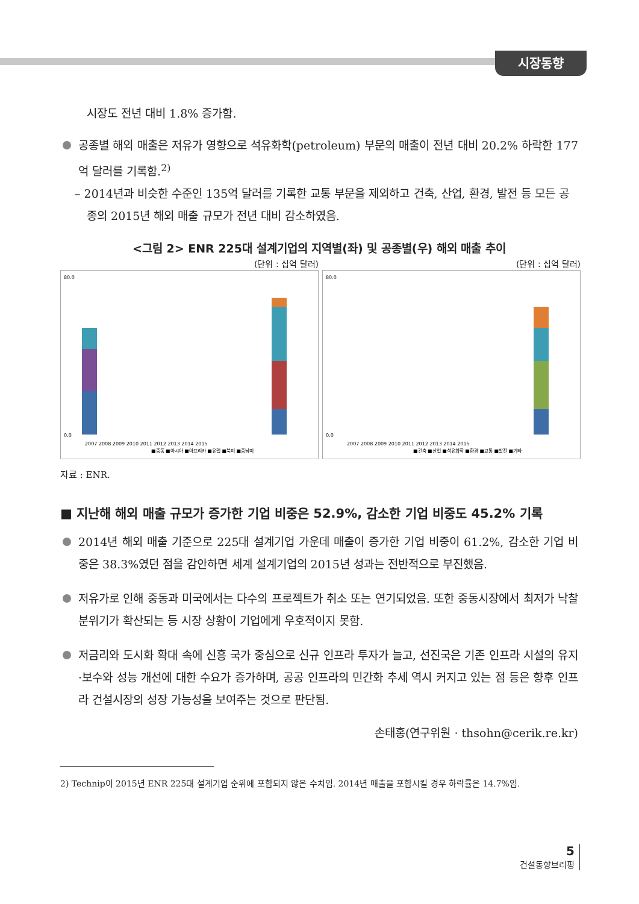시장동향
시장도 전년 대비 1.8% 증가함.
공종별 해외 매출은 저유가 영향으로 석유화학(petroleum) 부문의 매출이 전년 대비 20.2% 하락한 177억 달러를 기록함.<sup>2)</sup>
– 2014년과 비슷한 수준인 135억 달러를 기록한 교통 부문을 제외하고 건축, 산업, 환경, 발전 등 모든 공종의 2015년 해외 매출 규모가 전년 대비 감소하였음.
<그림 2> ENR 225대 설계기업의 지역별(좌) 및 공종별(우) 해외 매출 추이
(단위 : 십억 달러)
80.0
0.0
■중동 ■아시아 ■아프리카 ■유럽 ■북미 ■중남미
2007 2008 2009 2010 2011 2012 2013 2014 2015
(단위 : 십억 달러)
80.0
0.0
■건축 ■산업 ■석유화학 ■환경 ■교통 ■발전 ■기타
2007 2008 2009 2010 2011 2012 2013 2014 2015
자료 : ENR.
■ 지난해 해외 매출 규모가 증가한 기업 비중은 52.9%, 감소한 기업 비중도 45.2% 기록
2014년 해외 매출 기준으로 225대 설계기업 가운데 매출이 증가한 기업 비중이 61.2%, 감소한 기업 비중은 38.3%였던 점을 감안하면 세계 설계기업의 2015년 성과는 전반적으로 부진했음.
저유가로 인해 중동과 미국에서는 다수의 프로젝트가 취소 또는 연기되었음. 또한 중동시장에서 최저가 낙찰 분위기가 확산되는 등 시장 상황이 기업에게 우호적이지 못함.
저금리와 도시화 확대 속에 신흥 국가 중심으로 신규 인프라 투자가 늘고, 선진국은 기존 인프라 시설의 유지·보수와 성능 개선에 대한 수요가 증가하며, 공공 인프라의 민간화 추세 역시 커지고 있는 점 등은 향후 인프라 건설시장의 성장 가능성을 보여주는 것으로 판단됨.
손태홍(연구위원 · thsohn@cerik.re.kr)
2) Technip이 2015년 ENR 225대 설계기업 순위에 포함되지 않은 수치임. 2014년 매출을 포함시킬 경우 하락률은 14.7%임.
5
건설동향브리핑